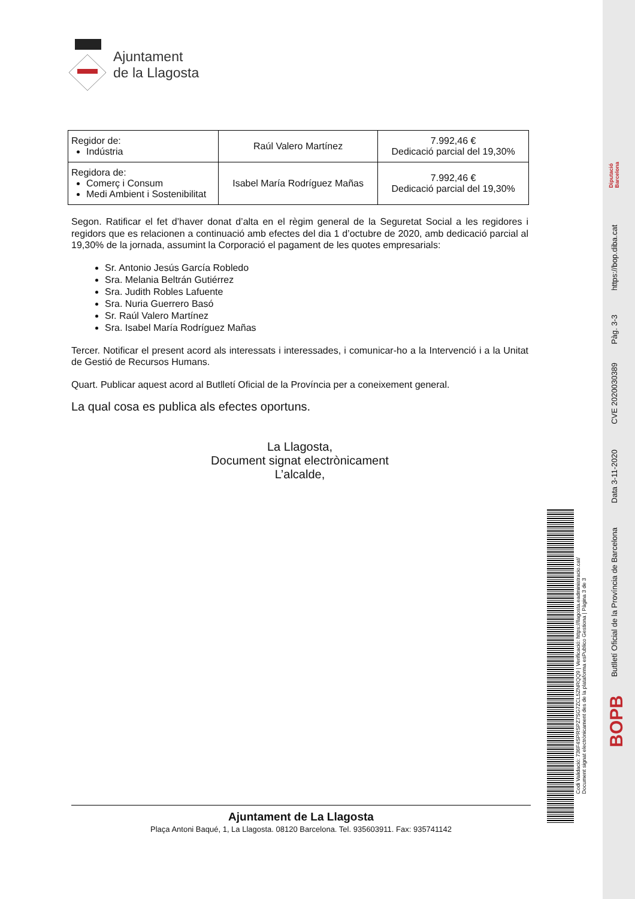Ajuntament
de la Llagosta
| Regidor de: Indústria | Raúl Valero Martínez | 7.992,46 € Dedicació parcial del 19,30% |
| Regidora de: Comerç i Consum Medi Ambient i Sostenibilitat | Isabel María Rodríguez Mañas | 7.992,46 € Dedicació parcial del 19,30% |
Segon. Ratificar el fet d’haver donat d’alta en el règim general de la Seguretat Social a les regidores i regidors que es relacionen a continuació amb efectes del dia 1 d’octubre de 2020, amb dedicació parcial al 19,30% de la jornada, assumint la Corporació el pagament de les quotes empresarials:
Sr. Antonio Jesús García Robledo
Sra. Melania Beltrán Gutiérrez
Sra. Judith Robles Lafuente
Sra. Nuria Guerrero Basó
Sr. Raúl Valero Martínez
Sra. Isabel María Rodríguez Mañas
Tercer. Notificar el present acord als interessats i interessades, i comunicar-ho a la Intervenció i a la Unitat de Gestió de Recursos Humans.
Quart. Publicar aquest acord al Butlletí Oficial de la Província per a coneixement general.
La qual cosa es publica als efectes oportuns.
La Llagosta,
Document signat electrònicament
L’alcalde,
Ajuntament de La Llagosta
Plaça Antoni Baqué, 1, La Llagosta. 08120 Barcelona. Tel. 935603911. Fax: 935741142
Codi Validació: 736F4SPRSPZ7SG7ZCL5ZNRQQ9 | Verificació: https://llagosta.eadministracio.cat/
Document signat electrònicament des de la plataforma esPublico Gestiona | Pàgina 3 de 3
Diputació
Barcelona
https://bop.diba.cat
Pàg. 3-3
CVE 2020030389
Data 3-11-2020
Butlletí Oficial de la Província de Barcelona
BOPB